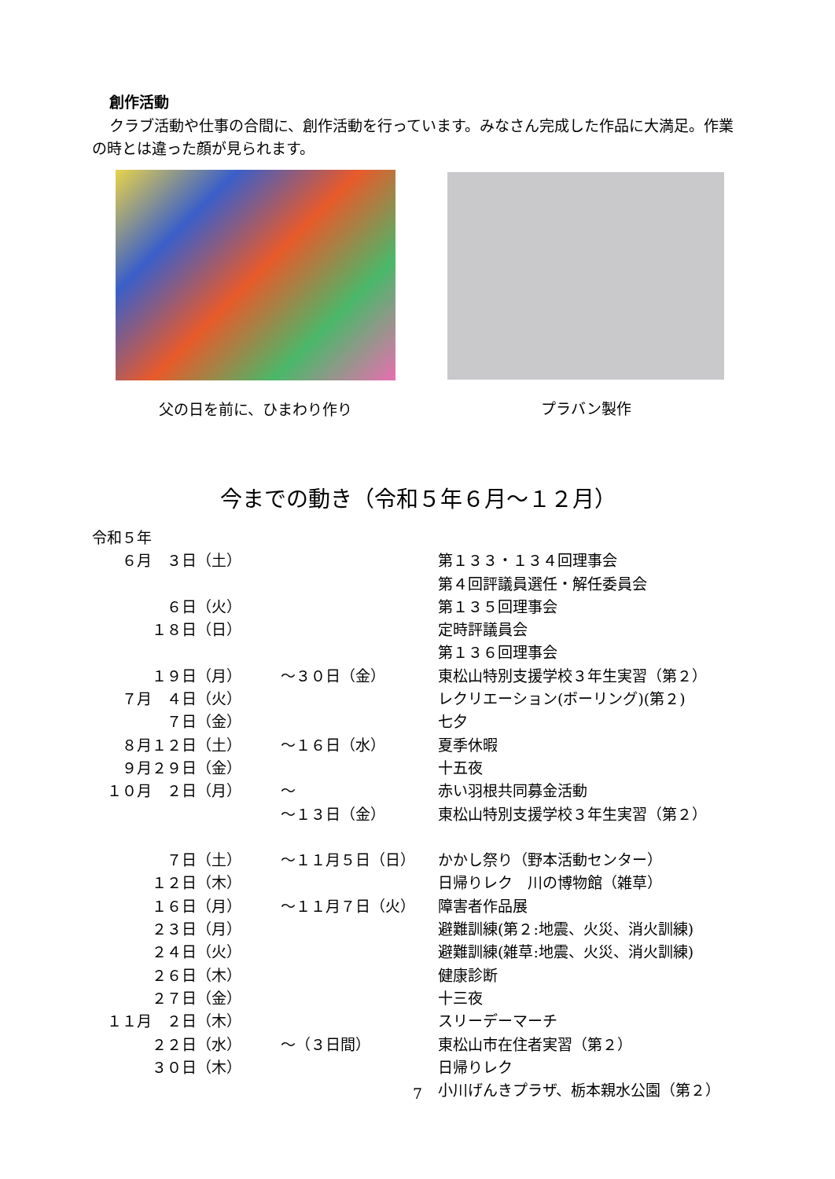創作活動
クラブ活動や仕事の合間に、創作活動を行っています。みなさん完成した作品に大満足。作業の時とは違った顔が見られます。
父の日を前に、ひまわり作り プラバン製作
今までの動き（令和５年６月～１２月）
| 令和５年 | | | |
| ６月 ３日 | （土） | | 第１３３・１３４回理事会 |
| | | | 第４回評議員選任・解任委員会 |
| ６日 | （火） | | 第１３５回理事会 |
| １８日 | （日） | | 定時評議員会 |
| | | | 第１３６回理事会 |
| １９日 | （月） | ～３０日（金） | 東松山特別支援学校３年生実習（第２） |
| ７月 ４日 | （火） | | レクリエーション(ボーリング)(第２) |
| ７日 | （金） | | 七夕 |
| ８月１２日 | （土） | ～１６日（水） | 夏季休暇 |
| ９月２９日 | （金） | | 十五夜 |
| １０月 ２日 | （月） | ～ | 赤い羽根共同募金活動 |
| | | ～１３日（金） | 東松山特別支援学校３年生実習（第２） |
| ７日 | （土） | ～１１月５日（日） | かかし祭り（野本活動センター） |
| １２日 | （木） | | 日帰りレク 川の博物館（雑草） |
| １６日 | （月） | ～１１月７日（火） | 障害者作品展 |
| ２３日 | （月） | | 避難訓練(第２:地震、火災、消火訓練) |
| ２４日 | （火） | | 避難訓練(雑草:地震、火災、消火訓練) |
| ２６日 | （木） | | 健康診断 |
| ２７日 | （金） | | 十三夜 |
| １１月 ２日 | （木） | | スリーデーマーチ |
| ２２日 | （水） | ～（３日間） | 東松山市在住者実習（第２） |
| ３０日 | （木） | | 日帰りレク |
| | | | 小川げんきプラザ、栃本親水公園（第２） |
7